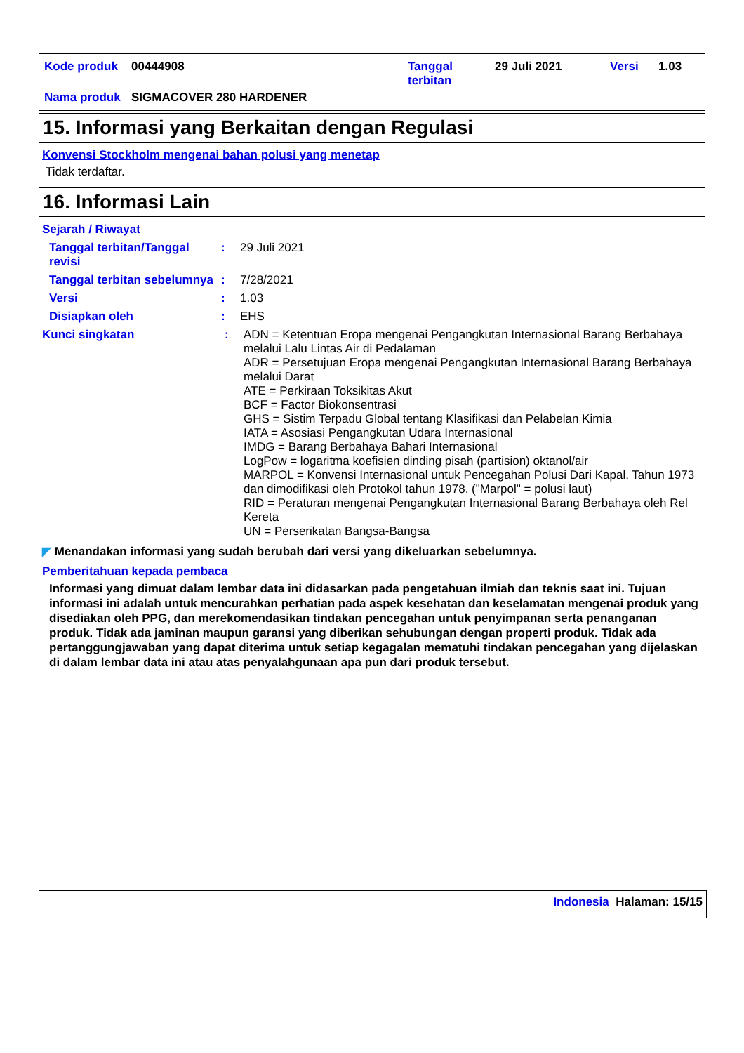| Kode produk | 00444908 | Tanggal terbitan | 29 Juli 2021 | Versi | 1.03 |
| Nama produk | SIGMACOVER 280 HARDENER | | | | |
15. Informasi yang Berkaitan dengan Regulasi
Konvensi Stockholm mengenai bahan polusi yang menetap
Tidak terdaftar.
16. Informasi Lain
Sejarah / Riwayat
Tanggal terbitan/Tanggal revisi
:
29 Juli 2021
Tanggal terbitan sebelumnya
:
7/28/2021
Versi :
1.03
Disiapkan oleh :
EHS
Kunci singkatan :
ADN = Ketentuan Eropa mengenai Pengangkutan Internasional Barang Berbahaya melalui Lalu Lintas Air di Pedalaman
ADR = Persetujuan Eropa mengenai Pengangkutan Internasional Barang Berbahaya melalui Darat
ATE = Perkiraan Toksikitas Akut
BCF = Factor Biokonsentrasi
GHS = Sistim Terpadu Global tentang Klasifikasi dan Pelabelan Kimia
IATA = Asosiasi Pengangkutan Udara Internasional
IMDG = Barang Berbahaya Bahari Internasional
LogPow = logaritma koefisien dinding pisah (partision) oktanol/air
MARPOL = Konvensi Internasional untuk Pencegahan Polusi Dari Kapal, Tahun 1973 dan dimodifikasi oleh Protokol tahun 1978. ("Marpol" = polusi laut)
RID = Peraturan mengenai Pengangkutan Internasional Barang Berbahaya oleh Rel Kereta
UN = Perserikatan Bangsa-Bangsa
◤ Menandakan informasi yang sudah berubah dari versi yang dikeluarkan sebelumnya.
Pemberitahuan kepada pembaca
Informasi yang dimuat dalam lembar data ini didasarkan pada pengetahuan ilmiah dan teknis saat ini. Tujuan informasi ini adalah untuk mencurahkan perhatian pada aspek kesehatan dan keselamatan mengenai produk yang disediakan oleh PPG, dan merekomendasikan tindakan pencegahan untuk penyimpanan serta penanganan produk. Tidak ada jaminan maupun garansi yang diberikan sehubungan dengan properti produk. Tidak ada pertanggungjawaban yang dapat diterima untuk setiap kegagalan mematuhi tindakan pencegahan yang dijelaskan di dalam lembar data ini atau atas penyalahgunaan apa pun dari produk tersebut.
Indonesia Halaman: 15/15